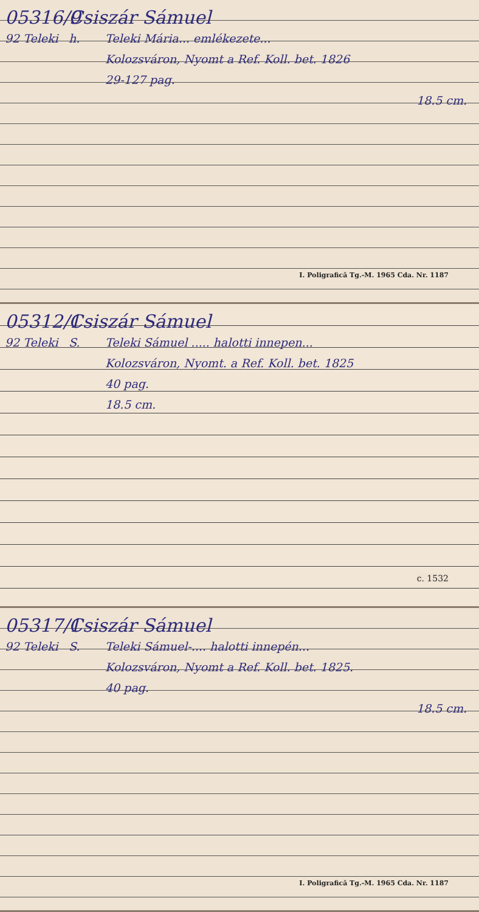05316/9 Csiszár Sámuel
92 Teleki h. Teleki Mária... emlékezete...
Kolozsváron, Nyomt a Ref. Koll. bet. 1826
29-127 pag.
18.5 cm.
I. Poligrafică Tg.-M. 1965 Cda. Nr. 1187
05312/1 Csiszár Sámuel
92 Teleki S. Teleki Sámuel ..... halotti innepen...
Kolozsváron, Nyomt. a Ref. Koll. bet. 1825
40 pag.
18.5 cm.
c. 1532
05317/1 Csiszár Sámuel
92 Teleki S. Teleki Sámuel-.... halotti innepén...
Kolozsváron, Nyomt a Ref. Koll. bet. 1825.
40 pag.
18.5 cm.
I. Poligrafică Tg.-M. 1965 Cda. Nr. 1187